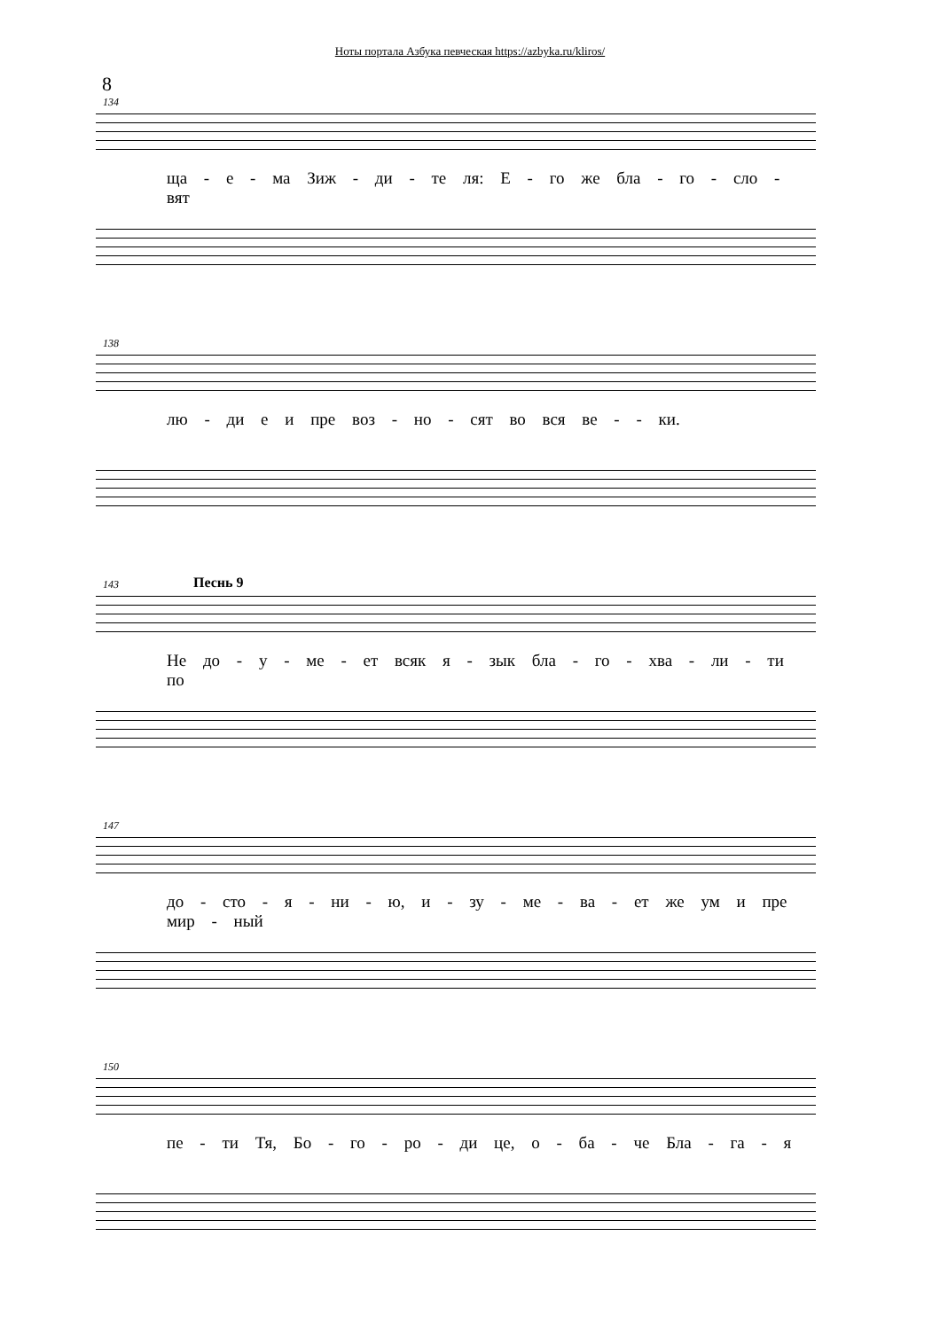Ноты портала Азбука певческая https://azbyka.ru/kliros/
8
134
ща - е - ма Зиж - ди - те ля: Е - го же бла - го - сло - вят
138
лю - ди е и пре воз - но - сят во вся ве - - ки.
143 Песнь 9
Не до - у - ме - ет всяк я - зык бла - го - хва - ли - ти по
147
до - сто - я - ни - ю, и - зу - ме - ва - ет же ум и пре мир - ный
150
пе - ти Тя, Бо - го - ро - ди це, о - ба - че Бла - га - я